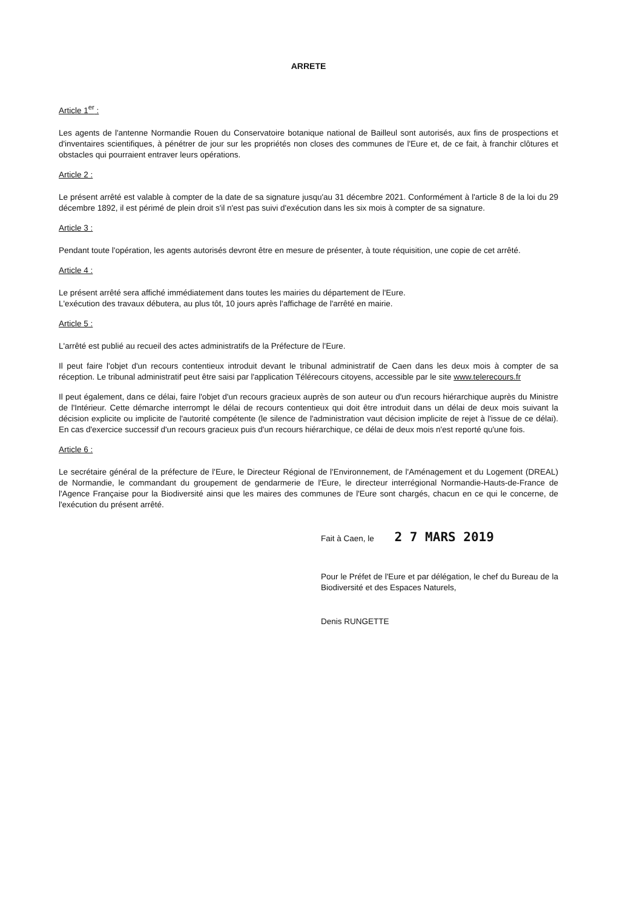ARRETE
Article 1<sup>er</sup> :
Les agents de l'antenne Normandie Rouen du Conservatoire botanique national de Bailleul sont autorisés, aux fins de prospections et d'inventaires scientifiques, à pénétrer de jour sur les propriétés non closes des communes de l'Eure et, de ce fait, à franchir clôtures et obstacles qui pourraient entraver leurs opérations.
Article 2 :
Le présent arrêté est valable à compter de la date de sa signature jusqu'au 31 décembre 2021. Conformément à l'article 8 de la loi du 29 décembre 1892, il est périmé de plein droit s'il n'est pas suivi d'exécution dans les six mois à compter de sa signature.
Article 3 :
Pendant toute l'opération, les agents autorisés devront être en mesure de présenter, à toute réquisition, une copie de cet arrêté.
Article 4 :
Le présent arrêté sera affiché immédiatement dans toutes les mairies du département de l'Eure.
L'exécution des travaux débutera, au plus tôt, 10 jours après l'affichage de l'arrêté en mairie.
Article 5 :
L'arrêté est publié au recueil des actes administratifs de la Préfecture de l'Eure.
Il peut faire l'objet d'un recours contentieux introduit devant le tribunal administratif de Caen dans les deux mois à compter de sa réception. Le tribunal administratif peut être saisi par l'application Télérecours citoyens, accessible par le site www.telerecours.fr
Il peut également, dans ce délai, faire l'objet d'un recours gracieux auprès de son auteur ou d'un recours hiérarchique auprès du Ministre de l'Intérieur. Cette démarche interrompt le délai de recours contentieux qui doit être introduit dans un délai de deux mois suivant la décision explicite ou implicite de l'autorité compétente (le silence de l'administration vaut décision implicite de rejet à l'issue de ce délai). En cas d'exercice successif d'un recours gracieux puis d'un recours hiérarchique, ce délai de deux mois n'est reporté qu'une fois.
Article 6 :
Le secrétaire général de la préfecture de l'Eure, le Directeur Régional de l'Environnement, de l'Aménagement et du Logement (DREAL) de Normandie, le commandant du groupement de gendarmerie de l'Eure, le directeur interrégional Normandie-Hauts-de-France de l'Agence Française pour la Biodiversité ainsi que les maires des communes de l'Eure sont chargés, chacun en ce qui le concerne, de l'exécution du présent arrêté.
Fait à Caen, le 2 7 MARS 2019
Pour le Préfet de l'Eure et par délégation, le chef du Bureau de la Biodiversité et des Espaces Naturels,
Denis RUNGETTE